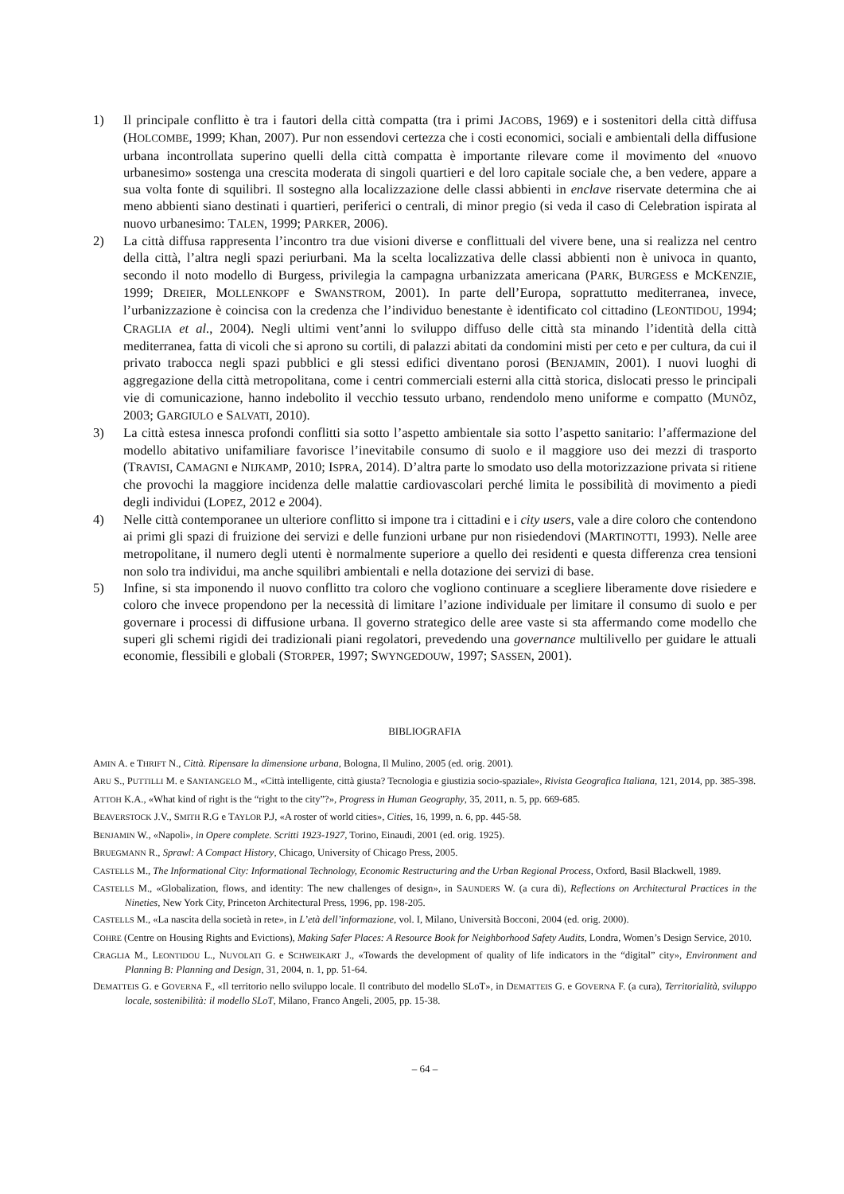1) Il principale conflitto è tra i fautori della città compatta (tra i primi JACOBS, 1969) e i sostenitori della città diffusa (HOLCOMBE, 1999; Khan, 2007). Pur non essendovi certezza che i costi economici, sociali e ambientali della diffusione urbana incontrollata superino quelli della città compatta è importante rilevare come il movimento del «nuovo urbanesimo» sostenga una crescita moderata di singoli quartieri e del loro capitale sociale che, a ben vedere, appare a sua volta fonte di squilibri. Il sostegno alla localizzazione delle classi abbienti in enclave riservate determina che ai meno abbienti siano destinati i quartieri, periferici o centrali, di minor pregio (si veda il caso di Celebration ispirata al nuovo urbanesimo: TALEN, 1999; PARKER, 2006).
2) La città diffusa rappresenta l’incontro tra due visioni diverse e conflittuali del vivere bene, una si realizza nel centro della città, l’altra negli spazi periurbani. Ma la scelta localizzativa delle classi abbienti non è univoca in quanto, secondo il noto modello di Burgess, privilegia la campagna urbanizzata americana (PARK, BURGESS e MCKENZIE, 1999; DREIER, MOLLENKOPF e SWANSTROM, 2001). In parte dell’Europa, soprattutto mediterranea, invece, l’urbanizzazione è coincisa con la credenza che l’individuo benestante è identificato col cittadino (LEONTIDOU, 1994; CRAGLIA et al., 2004). Negli ultimi vent’anni lo sviluppo diffuso delle città sta minando l’identità della città mediterranea, fatta di vicoli che si aprono su cortili, di palazzi abitati da condomini misti per ceto e per cultura, da cui il privato trabocca negli spazi pubblici e gli stessi edifici diventano porosi (BENJAMIN, 2001). I nuovi luoghi di aggregazione della città metropolitana, come i centri commerciali esterni alla città storica, dislocati presso le principali vie di comunicazione, hanno indebolito il vecchio tessuto urbano, rendendolo meno uniforme e compatto (MUNÕZ, 2003; GARGIULO e SALVATI, 2010).
3) La città estesa innesca profondi conflitti sia sotto l’aspetto ambientale sia sotto l’aspetto sanitario: l’affermazione del modello abitativo unifamiliare favorisce l’inevitabile consumo di suolo e il maggiore uso dei mezzi di trasporto (TRAVISI, CAMAGNI e NIJKAMP, 2010; ISPRA, 2014). D’altra parte lo smodato uso della motorizzazione privata si ritiene che provochi la maggiore incidenza delle malattie cardiovascolari perché limita le possibilità di movimento a piedi degli individui (LOPEZ, 2012 e 2004).
4) Nelle città contemporanee un ulteriore conflitto si impone tra i cittadini e i city users, vale a dire coloro che contendono ai primi gli spazi di fruizione dei servizi e delle funzioni urbane pur non risiedendovi (MARTINOTTI, 1993). Nelle aree metropolitane, il numero degli utenti è normalmente superiore a quello dei residenti e questa differenza crea tensioni non solo tra individui, ma anche squilibri ambientali e nella dotazione dei servizi di base.
5) Infine, si sta imponendo il nuovo conflitto tra coloro che vogliono continuare a scegliere liberamente dove risiedere e coloro che invece propendono per la necessità di limitare l’azione individuale per limitare il consumo di suolo e per governare i processi di diffusione urbana. Il governo strategico delle aree vaste si sta affermando come modello che superi gli schemi rigidi dei tradizionali piani regolatori, prevedendo una governance multilivello per guidare le attuali economie, flessibili e globali (STORPER, 1997; SWYNGEDOUW, 1997; SASSEN, 2001).
BIBLIOGRAFIA
AMIN A. e THRIFT N., Città. Ripensare la dimensione urbana, Bologna, Il Mulino, 2005 (ed. orig. 2001).
ARU S., PUTTILLI M. e SANTANGELO M., «Città intelligente, città giusta? Tecnologia e giustizia socio-spaziale», Rivista Geografica Italiana, 121, 2014, pp. 385-398.
ATTOH K.A., «What kind of right is the “right to the city”?», Progress in Human Geography, 35, 2011, n. 5, pp. 669-685.
BEAVERSTOCK J.V., SMITH R.G e TAYLOR P.J, «A roster of world cities», Cities, 16, 1999, n. 6, pp. 445-58.
BENJAMIN W., «Napoli», in Opere complete. Scritti 1923-1927, Torino, Einaudi, 2001 (ed. orig. 1925).
BRUEGMANN R., Sprawl: A Compact History, Chicago, University of Chicago Press, 2005.
CASTELLS M., The Informational City: Informational Technology, Economic Restructuring and the Urban Regional Process, Oxford, Basil Blackwell, 1989.
CASTELLS M., «Globalization, flows, and identity: The new challenges of design», in SAUNDERS W. (a cura di), Reflections on Architectural Practices in the Nineties, New York City, Princeton Architectural Press, 1996, pp. 198-205.
CASTELLS M., «La nascita della società in rete», in L’età dell’informazione, vol. I, Milano, Università Bocconi, 2004 (ed. orig. 2000).
COHRE (Centre on Housing Rights and Evictions), Making Safer Places: A Resource Book for Neighborhood Safety Audits, Londra, Women’s Design Service, 2010.
CRAGLIA M., LEONTIDOU L., NUVOLATI G. e SCHWEIKART J., «Towards the development of quality of life indicators in the “digital” city», Environment and Planning B: Planning and Design, 31, 2004, n. 1, pp. 51-64.
DEMATTEIS G. e GOVERNA F., «Il territorio nello sviluppo locale. Il contributo del modello SLoT», in DEMATTEIS G. e GOVERNA F. (a cura), Territorialità, sviluppo locale, sostenibilità: il modello SLoT, Milano, Franco Angeli, 2005, pp. 15-38.
– 64 –